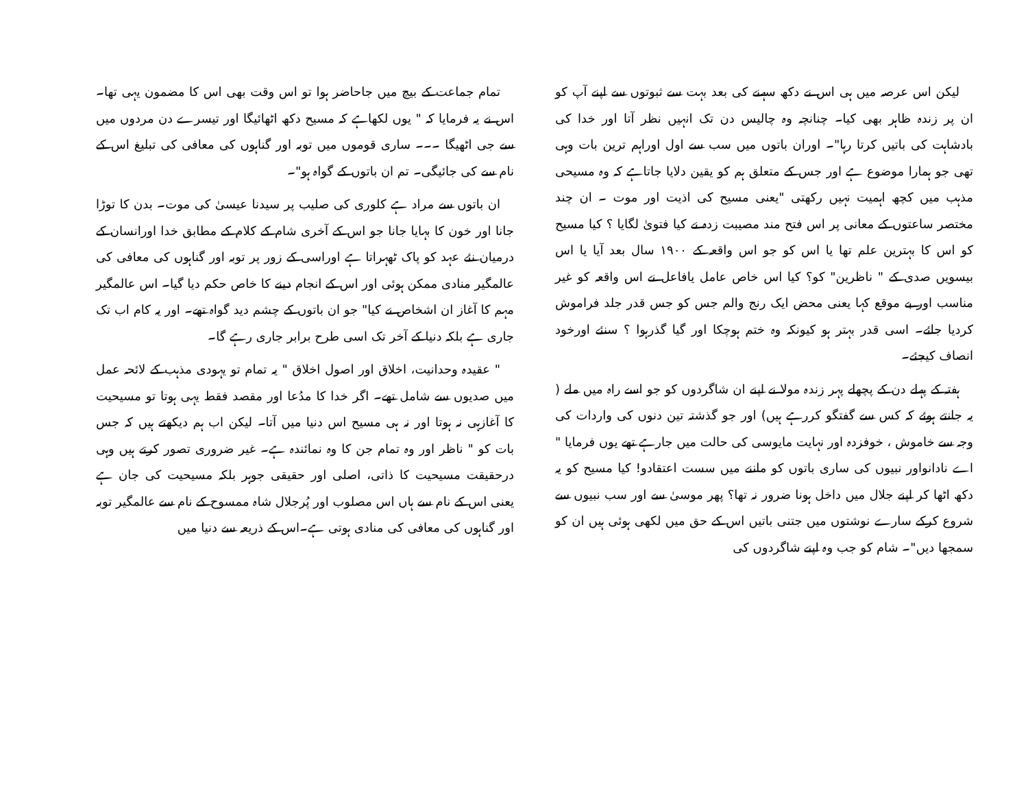لیکن اس عرصہ میں ہی اس نے دکھ سہنے کی بعد بہت سے ثبوتوں سے اپنے آپ کو ان پر زندہ ظاہر بھی کیا۔ چنانچہ وہ چالیس دن تک انہیں نظر آتا اور خدا کی بادشاہت کی باتیں کرتا رہا"۔ اوران باتوں میں سب سے اول اوراہم ترین بات وہی تھی جو ہمارا موضوع ہے اور جس کے متعلق ہم کو یقین دلایا جاتاہے کہ وہ مسیحی مذہب میں کچھ اہمیت نہیں رکھتی "یعنی مسیح کی اذیت اور موت ۔ ان چند مختصر ساعتوں کے معانی پر اس فتح مند مصیبت زدہ نے کیا فتویٰ لگایا ؟ کیا مسیح کو اس کا بہترین علم تھا یا اس کو جو اس واقعہ کے ۱۹۰۰ سال بعد آیا یا اس بیسویں صدی کے " ناظرین" کو؟ کیا اس خاص عامل یافاعل نے اس واقعہ کو غیر مناسب اور بے موقع کہا یعنی محض ایک رنج والم جس کو جس قدر جلد فراموش کردیا جائے۔ اسی قدر بہتر ہو کیونکہ وہ ختم ہوچکا اور گیا گذرہوا ؟ سنئے اورخود انصاف کیجئے۔
ہفتہ کے پہلے دن کے پچھلے پہر زندہ مولا نے اپنے ان شاگردوں کو جو اسے راہ میں ملے ( یہ جانتے ہوئے کہ کس سے گفتگو کررہے ہیں) اور جو گذشتہ تین دنوں کی واردات کی وجہ سے خاموش ، خوفزدہ اور نہایت مایوسی کی حالت میں جارہے تھے یوں فرمایا " اے نادانواور نبیوں کی ساری باتوں کو ماننے میں سست اعتقادو! کیا مسیح کو یہ دکھ اٹھا کر اپنے جلال میں داخل ہونا ضرور نہ تھا؟ پھر موسیٰ سے اور سب نبیوں سے شروع کرکے سارے نوشتوں میں جتنی باتیں اس کے حق میں لکھی ہوئی ہیں ان کو سمجھا دیں"۔ شام کو جب وہ اپنے شاگردوں کی
تمام جماعت کے بیچ میں جاحاضر ہوا تو اس وقت بھی اس کا مضمون یہی تھا۔ اس نے یہ فرمایا کہ " یوں لکھاہے کہ مسیح دکھ اٹھائیگا اور تیسرے دن مردوں میں سے جی اٹھیگا ۔۔۔ ساری قوموں میں توبہ اور گناہوں کی معافی کی تبلیغ اس کے نام سے کی جائیگی۔ تم ان باتوں کے گواہ ہو"۔
ان باتوں سے مراد ہے کلوری کی صلیب پر سیدنا عیسیٰ کی موت۔ بدن کا توڑا جانا اور خون کا بہایا جانا جو اس کے آخری شام کے کلام کے مطابق خدا اورانسان کے درمیان نئے عہد کو پاک ٹھہراتا ہے اوراسی کے زور پر توبہ اور گناہوں کی معافی کی عالمگیر منادی ممکن ہوئی اور اس کے انجام دینے کا خاص حکم دیا گیا۔ اس عالمگیر مہم کا آغاز ان اشخاص نے کیا" جو ان باتوں کے چشم دید گواہ تھے۔ اور یہ کام اب تک جاری ہے بلکہ دنیا کے آخر تک اسی طرح برابر جاری رہے گا۔
" عقیدہ وحدانیت، اخلاق اور اصول اخلاق " یہ تمام تو یہودی مذہب کے لائحہ عمل میں صدیوں سے شامل تھے۔ اگر خدا کا مدُعا اور مقصد فقط یہی ہوتا تو مسیحیت کا آغازہی نہ ہوتا اور نہ ہی مسیح اس دنیا میں آتا۔ لیکن اب ہم دیکھتے ہیں کہ جس بات کو " ناظر اور وہ تمام جن کا وہ نمائندہ ہے۔ غیر ضروری تصور کرتے ہیں وہی درحقیقت مسیحیت کا ذاتی، اصلی اور حقیقی جوہر بلکہ مسیحیت کی جان ہے یعنی اس کے نام سے ہاں اس مصلوب اور پُرجلال شاہ ممسوح کے نام سے عالمگیر توبہ اور گناہوں کی معافی کی منادی ہوتی ہے۔اس کے ذریعہ سے دنیا میں